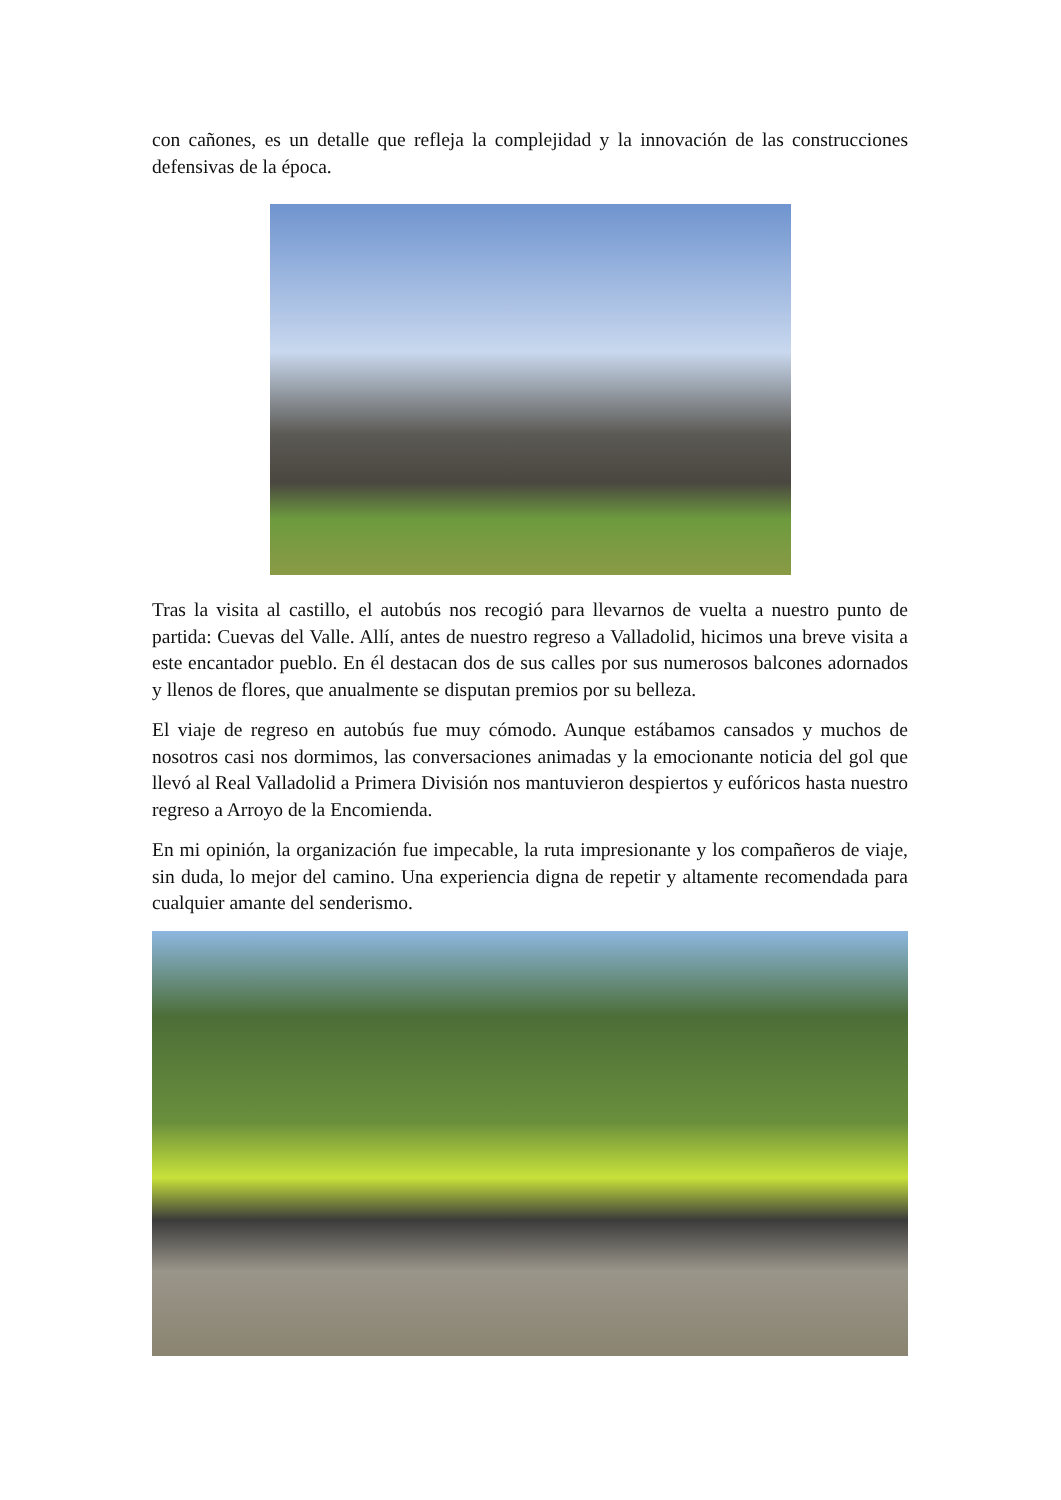con cañones, es un detalle que refleja la complejidad y la innovación de las construcciones defensivas de la época.
Tras la visita al castillo, el autobús nos recogió para llevarnos de vuelta a nuestro punto de partida: Cuevas del Valle. Allí, antes de nuestro regreso a Valladolid, hicimos una breve visita a este encantador pueblo. En él destacan dos de sus calles por sus numerosos balcones adornados y llenos de flores, que anualmente se disputan premios por su belleza.
El viaje de regreso en autobús fue muy cómodo. Aunque estábamos cansados y muchos de nosotros casi nos dormimos, las conversaciones animadas y la emocionante noticia del gol que llevó al Real Valladolid a Primera División nos mantuvieron despiertos y eufóricos hasta nuestro regreso a Arroyo de la Encomienda.
En mi opinión, la organización fue impecable, la ruta impresionante y los compañeros de viaje, sin duda, lo mejor del camino. Una experiencia digna de repetir y altamente recomendada para cualquier amante del senderismo.